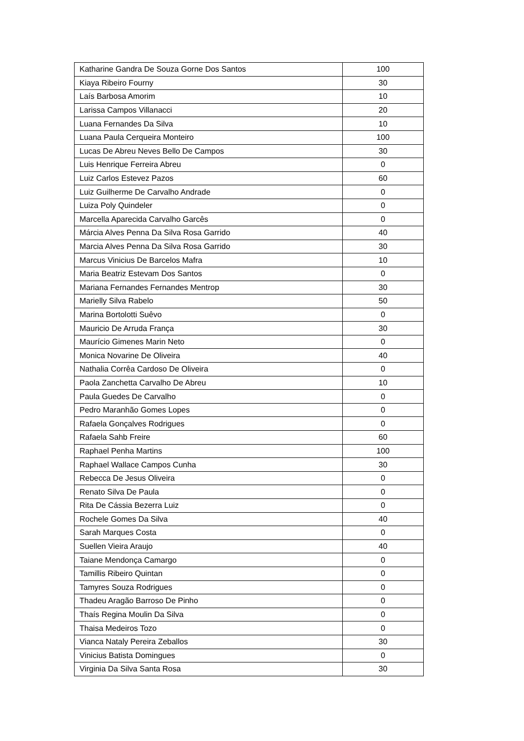| Katharine Gandra De Souza Gorne Dos Santos | 100 |
| Kiaya Ribeiro Fourny | 30 |
| Laís Barbosa Amorim | 10 |
| Larissa Campos Villanacci | 20 |
| Luana Fernandes Da Silva | 10 |
| Luana Paula Cerqueira Monteiro | 100 |
| Lucas De Abreu Neves Bello De Campos | 30 |
| Luis Henrique Ferreira Abreu | 0 |
| Luiz Carlos Estevez Pazos | 60 |
| Luiz Guilherme De Carvalho Andrade | 0 |
| Luiza Poly Quindeler | 0 |
| Marcella Aparecida Carvalho Garcês | 0 |
| Márcia Alves Penna Da Silva Rosa Garrido | 40 |
| Marcia Alves Penna Da Silva Rosa Garrido | 30 |
| Marcus Vinicius De Barcelos Mafra | 10 |
| Maria Beatriz Estevam Dos Santos | 0 |
| Mariana Fernandes Fernandes Mentrop | 30 |
| Marielly Silva Rabelo | 50 |
| Marina Bortolotti Suêvo | 0 |
| Mauricio De Arruda França | 30 |
| Maurício Gimenes Marin Neto | 0 |
| Monica Novarine De Oliveira | 40 |
| Nathalia Corrêa Cardoso De Oliveira | 0 |
| Paola Zanchetta Carvalho De Abreu | 10 |
| Paula Guedes De Carvalho | 0 |
| Pedro Maranhão Gomes Lopes | 0 |
| Rafaela Gonçalves Rodrigues | 0 |
| Rafaela Sahb Freire | 60 |
| Raphael Penha Martins | 100 |
| Raphael Wallace Campos Cunha | 30 |
| Rebecca De Jesus Oliveira | 0 |
| Renato Silva De Paula | 0 |
| Rita De Cássia Bezerra Luiz | 0 |
| Rochele Gomes Da Silva | 40 |
| Sarah Marques Costa | 0 |
| Suellen Vieira Araujo | 40 |
| Taiane Mendonça Camargo | 0 |
| Tamillis Ribeiro Quintan | 0 |
| Tamyres Souza Rodrigues | 0 |
| Thadeu Aragão Barroso De Pinho | 0 |
| Thaís Regina Moulin Da Silva | 0 |
| Thaisa Medeiros Tozo | 0 |
| Vianca Nataly Pereira Zeballos | 30 |
| Vinicius Batista Domingues | 0 |
| Virginia Da Silva Santa Rosa | 30 |